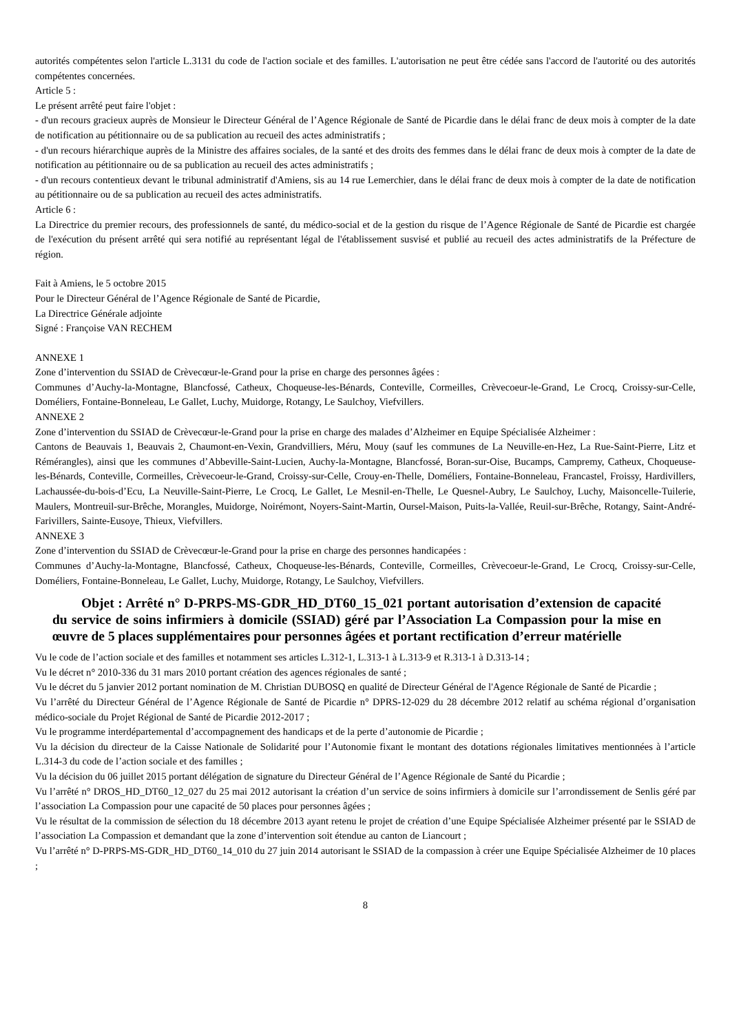autorités compétentes selon l'article L.3131 du code de l'action sociale et des familles. L'autorisation ne peut être cédée sans l'accord de l'autorité ou des autorités compétentes concernées.
Article 5 :
Le présent arrêté peut faire l'objet :
- d'un recours gracieux auprès de Monsieur le Directeur Général de l’Agence Régionale de Santé de Picardie dans le délai franc de deux mois à compter de la date de notification au pétitionnaire ou de sa publication au recueil des actes administratifs ;
- d'un recours hiérarchique auprès de la Ministre des affaires sociales, de la santé et des droits des femmes dans le délai franc de deux mois à compter de la date de notification au pétitionnaire ou de sa publication au recueil des actes administratifs ;
- d'un recours contentieux devant le tribunal administratif d'Amiens, sis au 14 rue Lemerchier, dans le délai franc de deux mois à compter de la date de notification au pétitionnaire ou de sa publication au recueil des actes administratifs.
Article 6 :
La Directrice du premier recours, des professionnels de santé, du médico-social et de la gestion du risque de l’Agence Régionale de Santé de Picardie est chargée de l'exécution du présent arrêté qui sera notifié au représentant légal de l'établissement susvisé et publié au recueil des actes administratifs de la Préfecture de région.
Fait à Amiens, le 5 octobre 2015
Pour le Directeur Général de l’Agence Régionale de Santé de Picardie,
La Directrice Générale adjointe
Signé : Françoise VAN RECHEM
ANNEXE 1
Zone d’intervention du SSIAD de Crèvecœur-le-Grand pour la prise en charge des personnes âgées :
Communes d’Auchy-la-Montagne, Blancfossé, Catheux, Choqueuse-les-Bénards, Conteville, Cormeilles, Crèvecoeur-le-Grand, Le Crocq, Croissy-sur-Celle, Doméliers, Fontaine-Bonneleau, Le Gallet, Luchy, Muidorge, Rotangy, Le Saulchoy, Viefvillers.
ANNEXE 2
Zone d’intervention du SSIAD de Crèvecœur-le-Grand pour la prise en charge des malades d’Alzheimer en Equipe Spécialisée Alzheimer :
Cantons de Beauvais 1, Beauvais 2, Chaumont-en-Vexin, Grandvilliers, Méru, Mouy (sauf les communes de La Neuville-en-Hez, La Rue-Saint-Pierre, Litz et Rémérangles), ainsi que les communes d’Abbeville-Saint-Lucien, Auchy-la-Montagne, Blancfossé, Boran-sur-Oise, Bucamps, Campremy, Catheux, Choqueuse-les-Bénards, Conteville, Cormeilles, Crèvecoeur-le-Grand, Croissy-sur-Celle, Crouy-en-Thelle, Doméliers, Fontaine-Bonneleau, Francastel, Froissy, Hardivillers, Lachaussée-du-bois-d’Ecu, La Neuville-Saint-Pierre, Le Crocq, Le Gallet, Le Mesnil-en-Thelle, Le Quesnel-Aubry, Le Saulchoy, Luchy, Maisoncelle-Tuilerie, Maulers, Montreuil-sur-Brêche, Morangles, Muidorge, Noirémont, Noyers-Saint-Martin, Oursel-Maison, Puits-la-Vallée, Reuil-sur-Brêche, Rotangy, Saint-André-Farivillers, Sainte-Eusoye, Thieux, Viefvillers.
ANNEXE 3
Zone d’intervention du SSIAD de Crèvecœur-le-Grand pour la prise en charge des personnes handicapées :
Communes d’Auchy-la-Montagne, Blancfossé, Catheux, Choqueuse-les-Bénards, Conteville, Cormeilles, Crèvecoeur-le-Grand, Le Crocq, Croissy-sur-Celle, Doméliers, Fontaine-Bonneleau, Le Gallet, Luchy, Muidorge, Rotangy, Le Saulchoy, Viefvillers.
Objet : Arrêté n° D-PRPS-MS-GDR_HD_DT60_15_021 portant autorisation d’extension de capacité du service de soins infirmiers à domicile (SSIAD) géré par l’Association La Compassion pour la mise en œuvre de 5 places supplémentaires pour personnes âgées et portant rectification d’erreur matérielle
Vu le code de l’action sociale et des familles et notamment ses articles L.312-1, L.313-1 à L.313-9 et R.313-1 à D.313-14 ;
Vu le décret n° 2010-336 du 31 mars 2010 portant création des agences régionales de santé ;
Vu le décret du 5 janvier 2012 portant nomination de M. Christian DUBOSQ en qualité de Directeur Général de l'Agence Régionale de Santé de Picardie ;
Vu l’arrêté du Directeur Général de l’Agence Régionale de Santé de Picardie n° DPRS-12-029 du 28 décembre 2012 relatif au schéma régional d’organisation médico-sociale du Projet Régional de Santé de Picardie 2012-2017 ;
Vu le programme interdépartemental d’accompagnement des handicaps et de la perte d’autonomie de Picardie ;
Vu la décision du directeur de la Caisse Nationale de Solidarité pour l’Autonomie fixant le montant des dotations régionales limitatives mentionnées à l’article L.314-3 du code de l’action sociale et des familles ;
Vu la décision du 06 juillet 2015 portant délégation de signature du Directeur Général de l’Agence Régionale de Santé du Picardie ;
Vu l’arrêté n° DROS_HD_DT60_12_027 du 25 mai 2012 autorisant la création d’un service de soins infirmiers à domicile sur l’arrondissement de Senlis géré par l’association La Compassion pour une capacité de 50 places pour personnes âgées ;
Vu le résultat de la commission de sélection du 18 décembre 2013 ayant retenu le projet de création d’une Equipe Spécialisée Alzheimer présenté par le SSIAD de l’association La Compassion et demandant que la zone d’intervention soit étendue au canton de Liancourt ;
Vu l’arrêté n° D-PRPS-MS-GDR_HD_DT60_14_010 du 27 juin 2014 autorisant le SSIAD de la compassion à créer une Equipe Spécialisée Alzheimer de 10 places ;
8